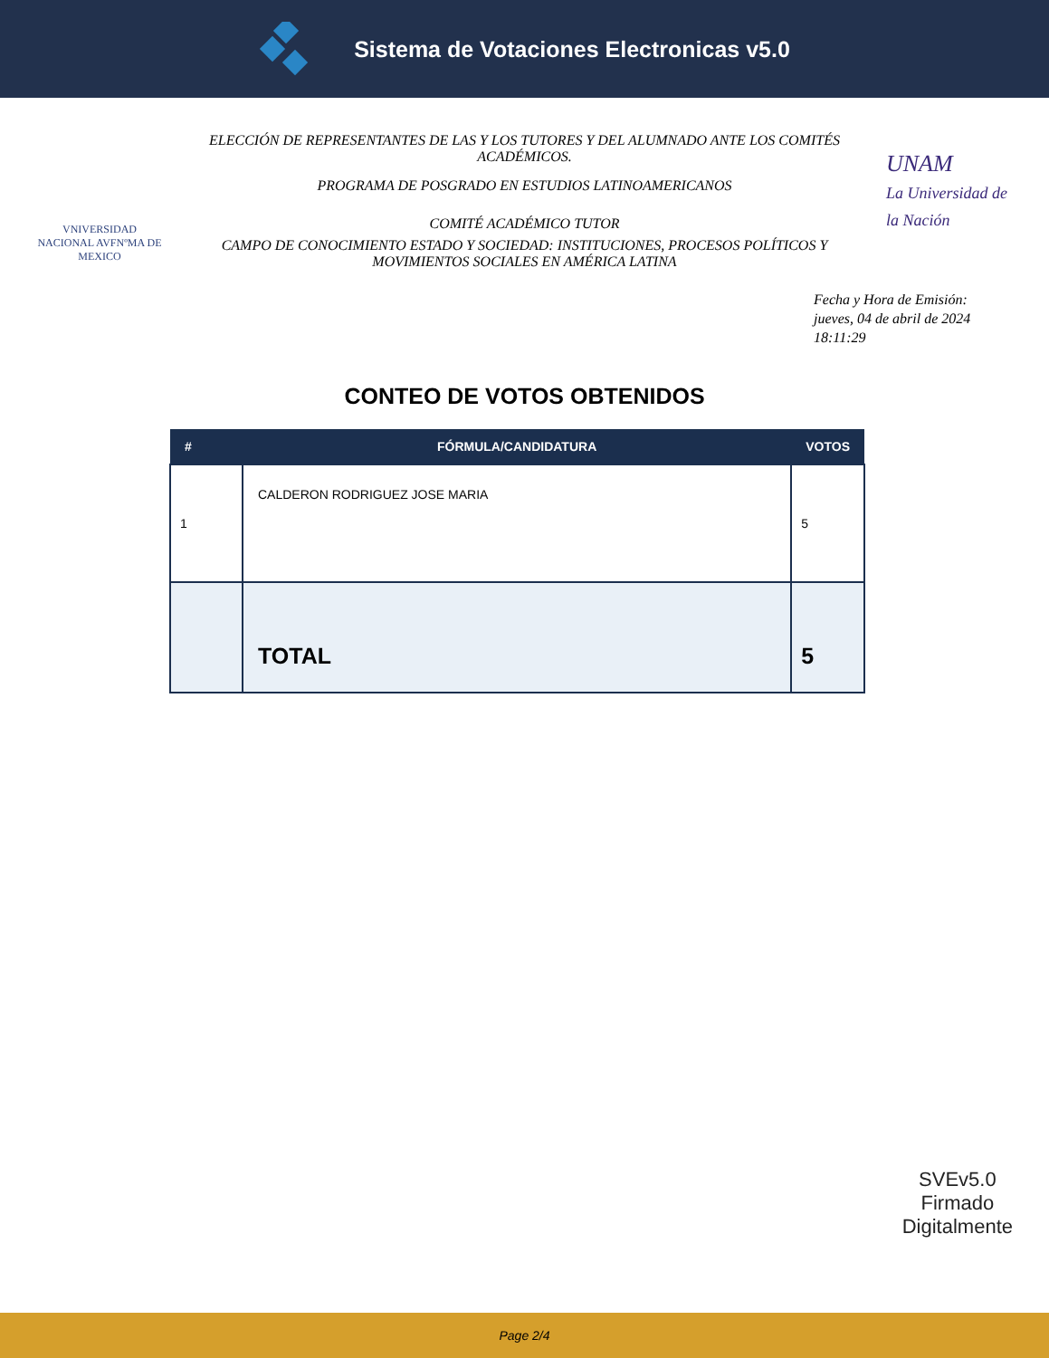Sistema de Votaciones Electronicas v5.0
VNIVERSIDAD NACIONAL AVFNºMA DE MEXICO
ELECCIÓN DE REPRESENTANTES DE LAS Y LOS TUTORES Y DEL ALUMNADO ANTE LOS COMITÉS ACADÉMICOS.
PROGRAMA DE POSGRADO EN ESTUDIOS LATINOAMERICANOS
COMITÉ ACADÉMICO TUTOR
CAMPO DE CONOCIMIENTO ESTADO Y SOCIEDAD: INSTITUCIONES, PROCESOS POLÍTICOS Y MOVIMIENTOS SOCIALES EN AMÉRICA LATINA
UNAM
La Universidad de la Nación
Fecha y Hora de Emisión: jueves, 04 de abril de 2024 18:11:29
CONTEO DE VOTOS OBTENIDOS
| # | FÓRMULA/CANDIDATURA | VOTOS |
| --- | --- | --- |
| 1 | CALDERON RODRIGUEZ JOSE MARIA | 5 |
| | TOTAL | 5 |
SVEv5.0
Firmado
Digitalmente
Page 2/4